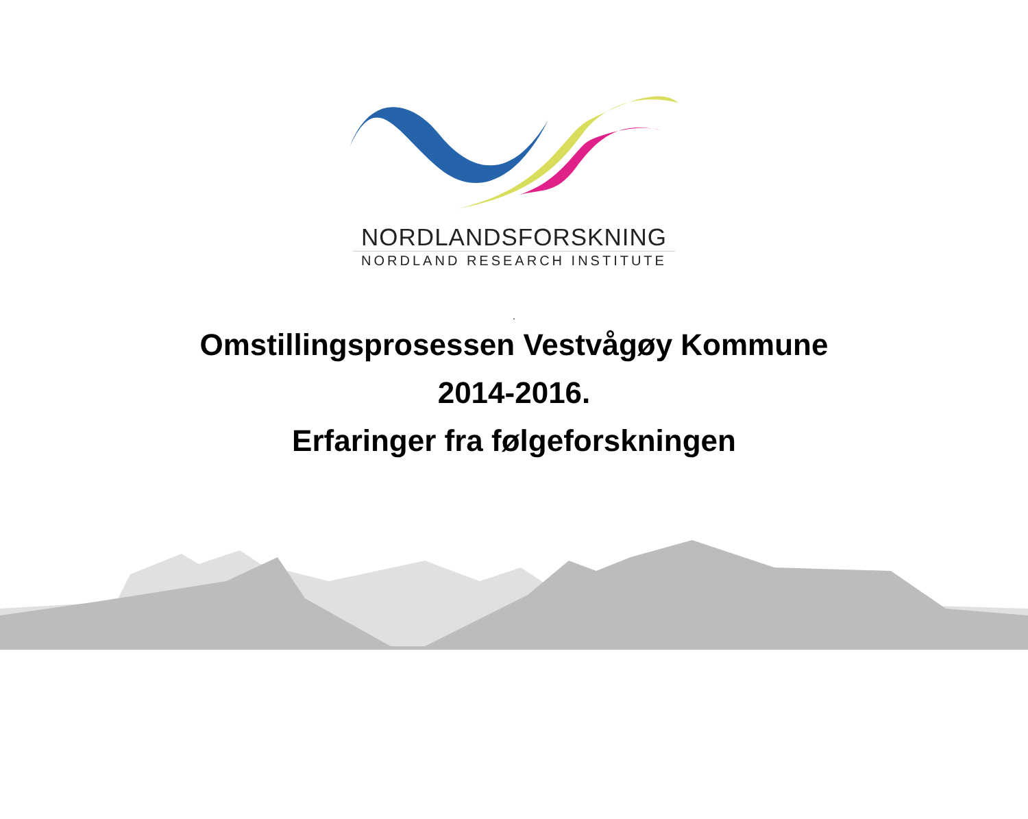NORDLANDSFORSKNING
NORDLAND RESEARCH INSTITUTE
.
Omstillingsprosessen Vestvågøy Kommune
2014-2016.
Erfaringer fra følgeforskningen